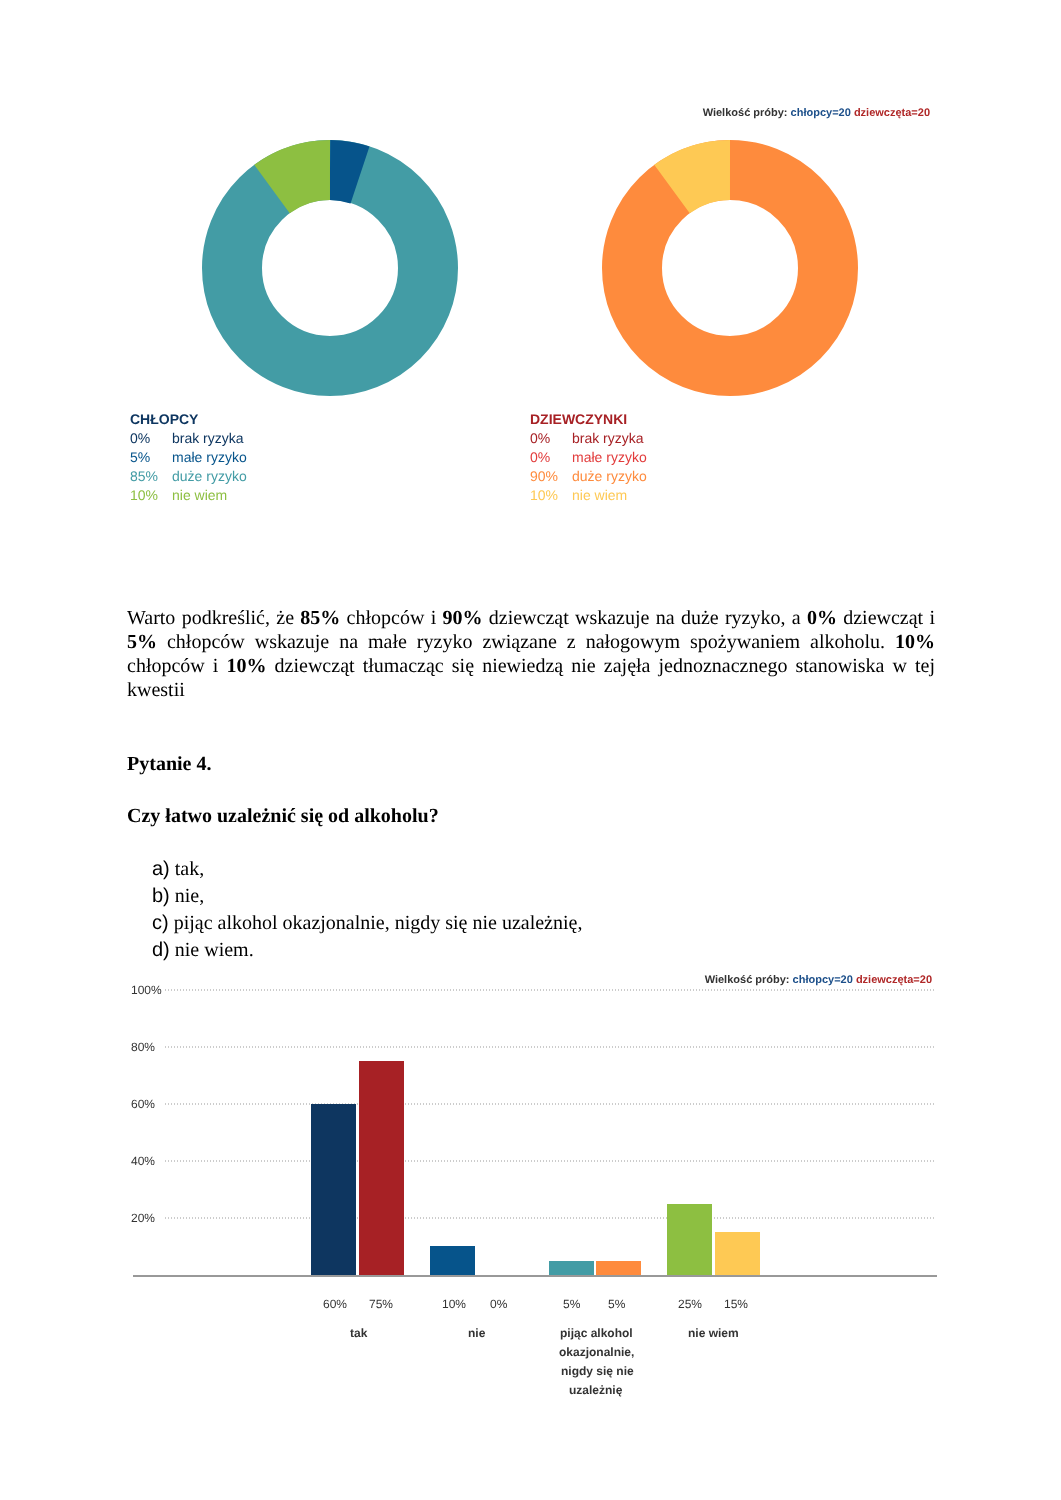Wielkość próby: chłopcy=20 dziewczęta=20
CHŁOPCY
0% brak ryzyka
5% małe ryzyko
85% duże ryzyko
10% nie wiem
DZIEWCZYNKI
0% brak ryzyka
0% małe ryzyko
90% duże ryzyko
10% nie wiem
Warto podkreślić, że 85% chłopców i 90% dziewcząt wskazuje na duże ryzyko, a 0% dziewcząt i 5% chłopców wskazuje na małe ryzyko związane z nałogowym spożywaniem alkoholu. 10% chłopców i 10% dziewcząt tłumacząc się niewiedzą nie zajęła jednoznacznego stanowiska w tej kwestii
Pytanie 4.
Czy łatwo uzależnić się od alkoholu?
a) tak,
b) nie,
c) pijąc alkohol okazjonalnie, nigdy się nie uzależnię,
d) nie wiem.
Wielkość próby: chłopcy=20 dziewczęta=20
100%
80%
60%
40%
20%
60%
75%
10%
0%
5%
5%
25%
15%
tak
nie
pijąc alkohol
okazjonalnie,
nigdy się nie
uzależnię
nie wiem